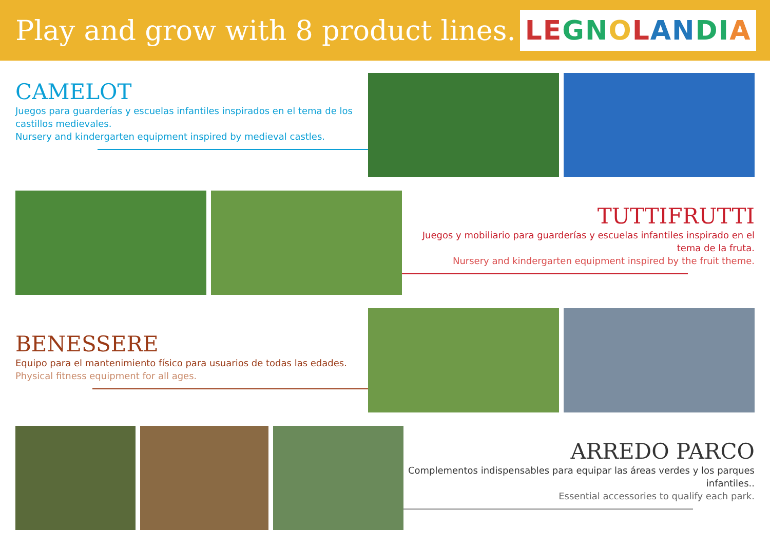Play and grow with 8 product lines.
LE GN O L AN DI A
CAMELOT
Juegos para guarderías y escuelas infantiles inspirados en el tema de los castillos medievales.
Nursery and kindergarten equipment inspired by medieval castles.
TUTTIFRUTTI
Juegos y mobiliario para guarderías y escuelas infantiles inspirado en el tema de la fruta.
Nursery and kindergarten equipment inspired by the fruit theme.
BENESSERE
Equipo para el mantenimiento físico para usuarios de todas las edades.
Physical fitness equipment for all ages.
ARREDO PARCO
Complementos indispensables para equipar las áreas verdes y los parques infantiles..
Essential accessories to qualify each park.